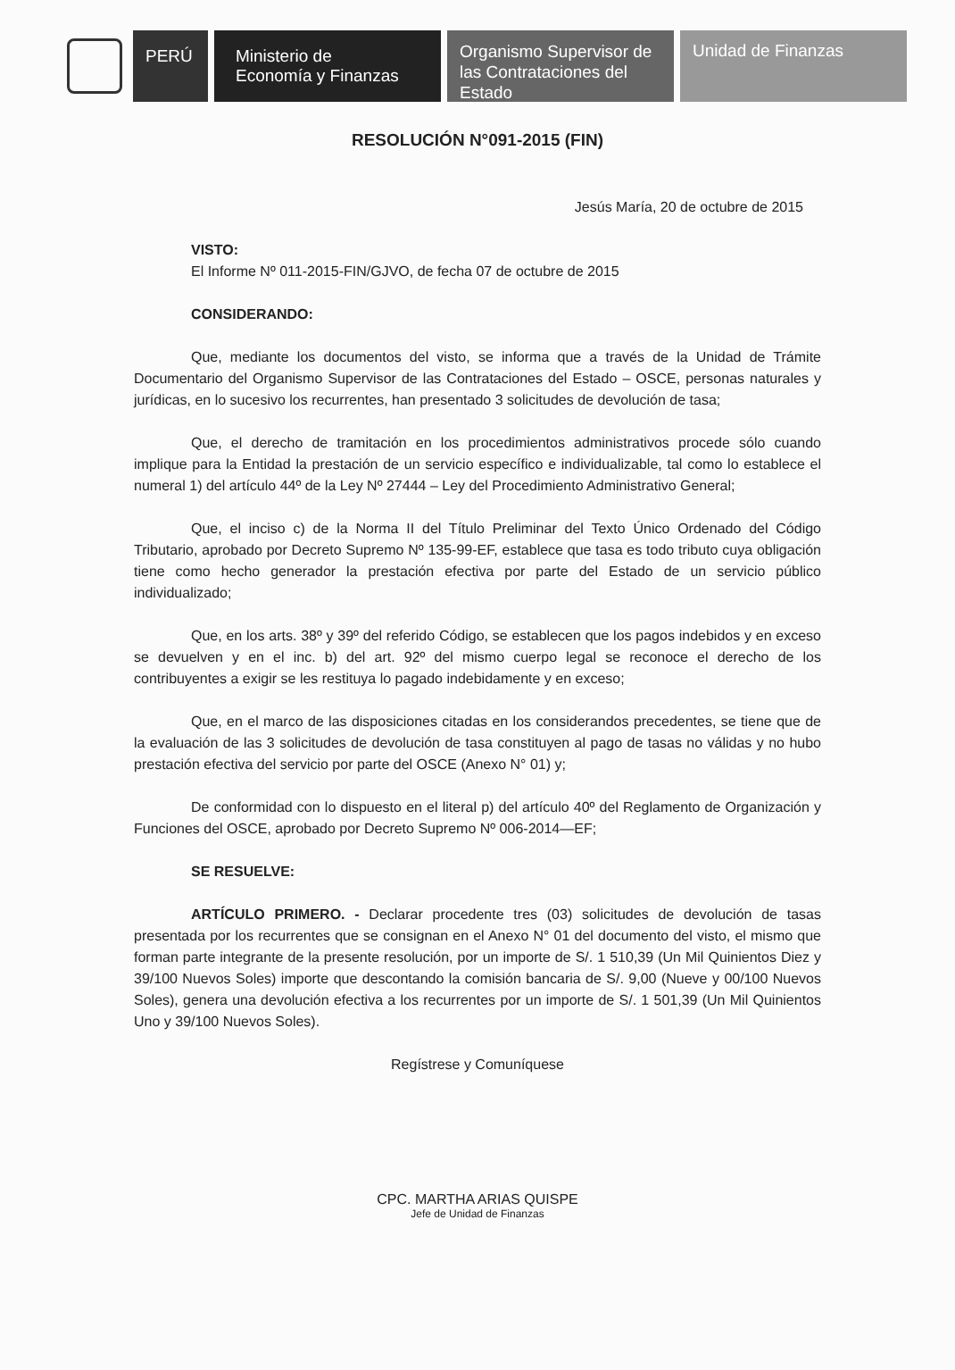PERÚ Ministerio de
Economía y Finanzas
Organismo Supervisor de
las Contrataciones del
Estado
Unidad de Finanzas
RESOLUCIÓN N°091-2015 (FIN)
Jesús María, 20 de octubre de 2015
VISTO:
El Informe Nº 011-2015-FIN/GJVO, de fecha 07 de octubre de 2015
CONSIDERANDO:
Que, mediante los documentos del visto, se informa que a través de la Unidad de Trámite Documentario del Organismo Supervisor de las Contrataciones del Estado – OSCE, personas naturales y jurídicas, en lo sucesivo los recurrentes, han presentado 3 solicitudes de devolución de tasa;
Que, el derecho de tramitación en los procedimientos administrativos procede sólo cuando implique para la Entidad la prestación de un servicio específico e individualizable, tal como lo establece el numeral 1) del artículo 44º de la Ley Nº 27444 – Ley del Procedimiento Administrativo General;
Que, el inciso c) de la Norma II del Título Preliminar del Texto Único Ordenado del Código Tributario, aprobado por Decreto Supremo Nº 135-99-EF, establece que tasa es todo tributo cuya obligación tiene como hecho generador la prestación efectiva por parte del Estado de un servicio público individualizado;
Que, en los arts. 38º y 39º del referido Código, se establecen que los pagos indebidos y en exceso se devuelven y en el inc. b) del art. 92º del mismo cuerpo legal se reconoce el derecho de los contribuyentes a exigir se les restituya lo pagado indebidamente y en exceso;
Que, en el marco de las disposiciones citadas en los considerandos precedentes, se tiene que de la evaluación de las 3 solicitudes de devolución de tasa constituyen al pago de tasas no válidas y no hubo prestación efectiva del servicio por parte del OSCE (Anexo N° 01) y;
De conformidad con lo dispuesto en el literal p) del artículo 40º del Reglamento de Organización y Funciones del OSCE, aprobado por Decreto Supremo Nº 006-2014—EF;
SE RESUELVE:
ARTÍCULO PRIMERO. - Declarar procedente tres (03) solicitudes de devolución de tasas presentada por los recurrentes que se consignan en el Anexo N° 01 del documento del visto, el mismo que forman parte integrante de la presente resolución, por un importe de S/. 1 510,39 (Un Mil Quinientos Diez y 39/100 Nuevos Soles) importe que descontando la comisión bancaria de S/. 9,00 (Nueve y 00/100 Nuevos Soles), genera una devolución efectiva a los recurrentes por un importe de S/. 1 501,39 (Un Mil Quinientos Uno y 39/100 Nuevos Soles).
Regístrese y Comuníquese
CPC. MARTHA ARIAS QUISPE
Jefe de Unidad de Finanzas